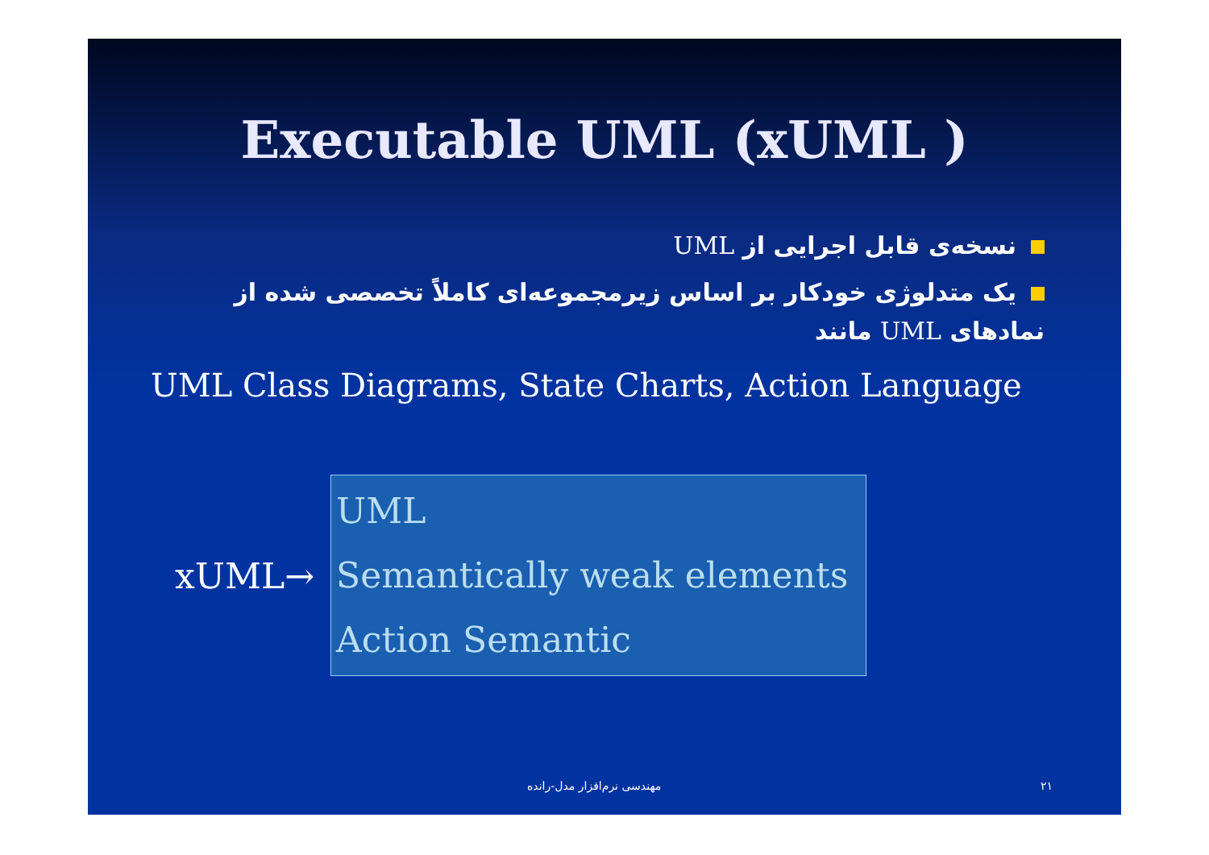Executable UML (xUML )
نسخه‌ی قابل اجرایی از UML
یک متدلوژی خودکار بر اساس زیرمجموعه‌ای کاملاً تخصصی شده از نمادهای UML مانند
UML Class Diagrams, State Charts, Action Language
xUML→
UML
Semantically weak elements
Action Semantic
مهندسی نرم‌افزار مدل-رانده ۲۱